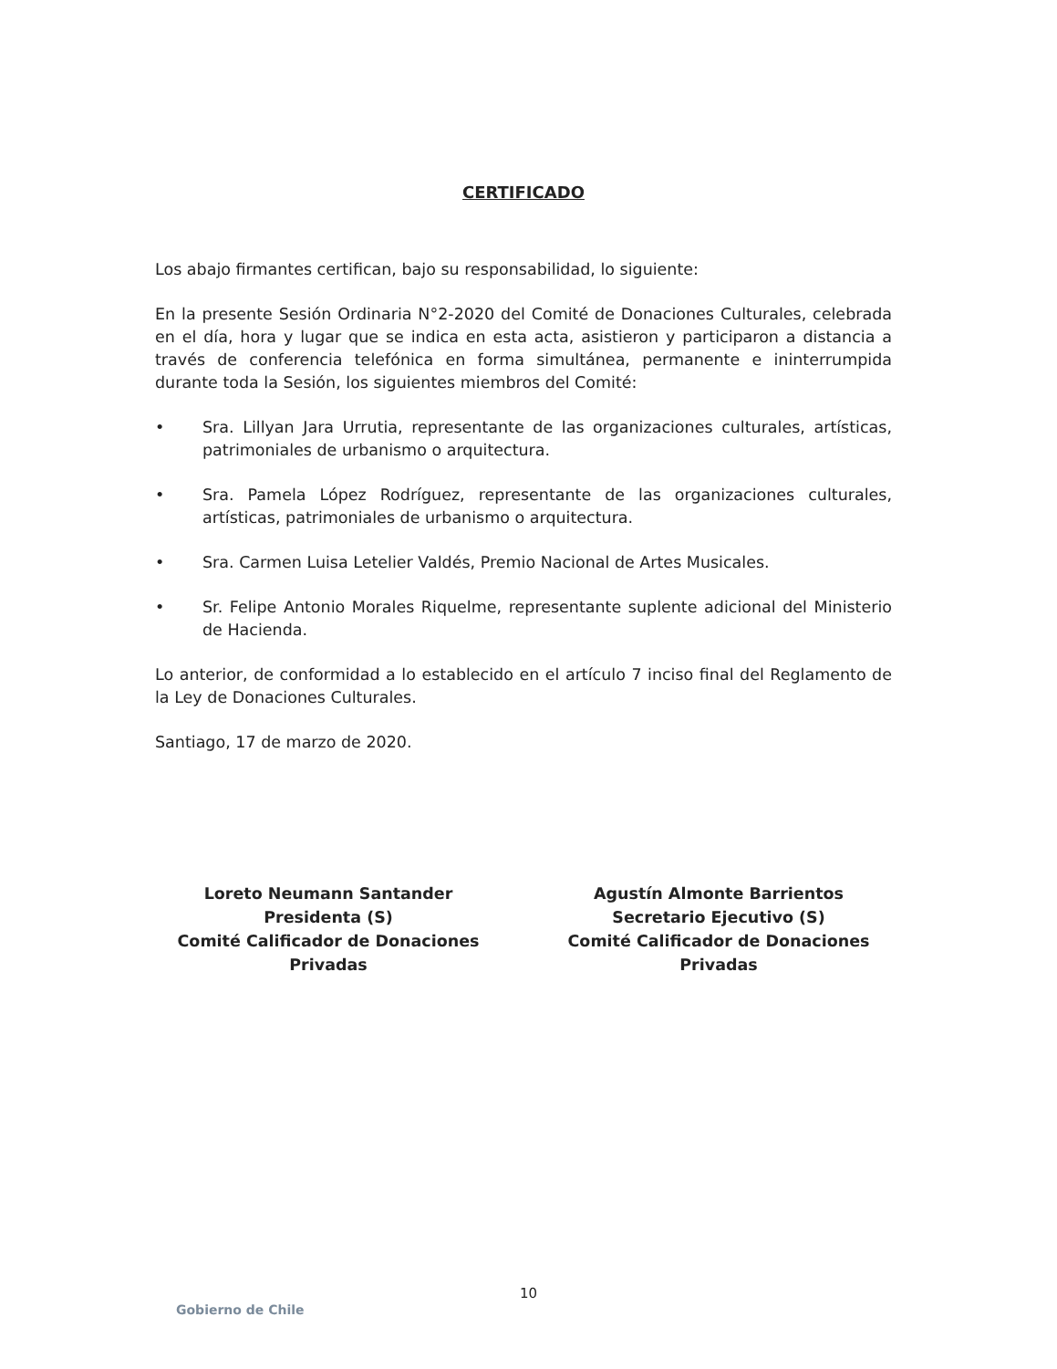CERTIFICADO
Los abajo firmantes certifican, bajo su responsabilidad, lo siguiente:
En la presente Sesión Ordinaria N°2-2020 del Comité de Donaciones Culturales, celebrada en el día, hora y lugar que se indica en esta acta, asistieron y participaron a distancia a través de conferencia telefónica en forma simultánea, permanente e ininterrumpida durante toda la Sesión, los siguientes miembros del Comité:
• Sra. Lillyan Jara Urrutia, representante de las organizaciones culturales, artísticas, patrimoniales de urbanismo o arquitectura.
• Sra. Pamela López Rodríguez, representante de las organizaciones culturales, artísticas, patrimoniales de urbanismo o arquitectura.
• Sra. Carmen Luisa Letelier Valdés, Premio Nacional de Artes Musicales.
• Sr. Felipe Antonio Morales Riquelme, representante suplente adicional del Ministerio de Hacienda.
Lo anterior, de conformidad a lo establecido en el artículo 7 inciso final del Reglamento de la Ley de Donaciones Culturales.
Santiago, 17 de marzo de 2020.
Loreto Neumann Santander
Presidenta (S)
Comité Calificador de Donaciones Privadas
Agustín Almonte Barrientos
Secretario Ejecutivo (S)
Comité Calificador de Donaciones Privadas
10
Gobierno de Chile